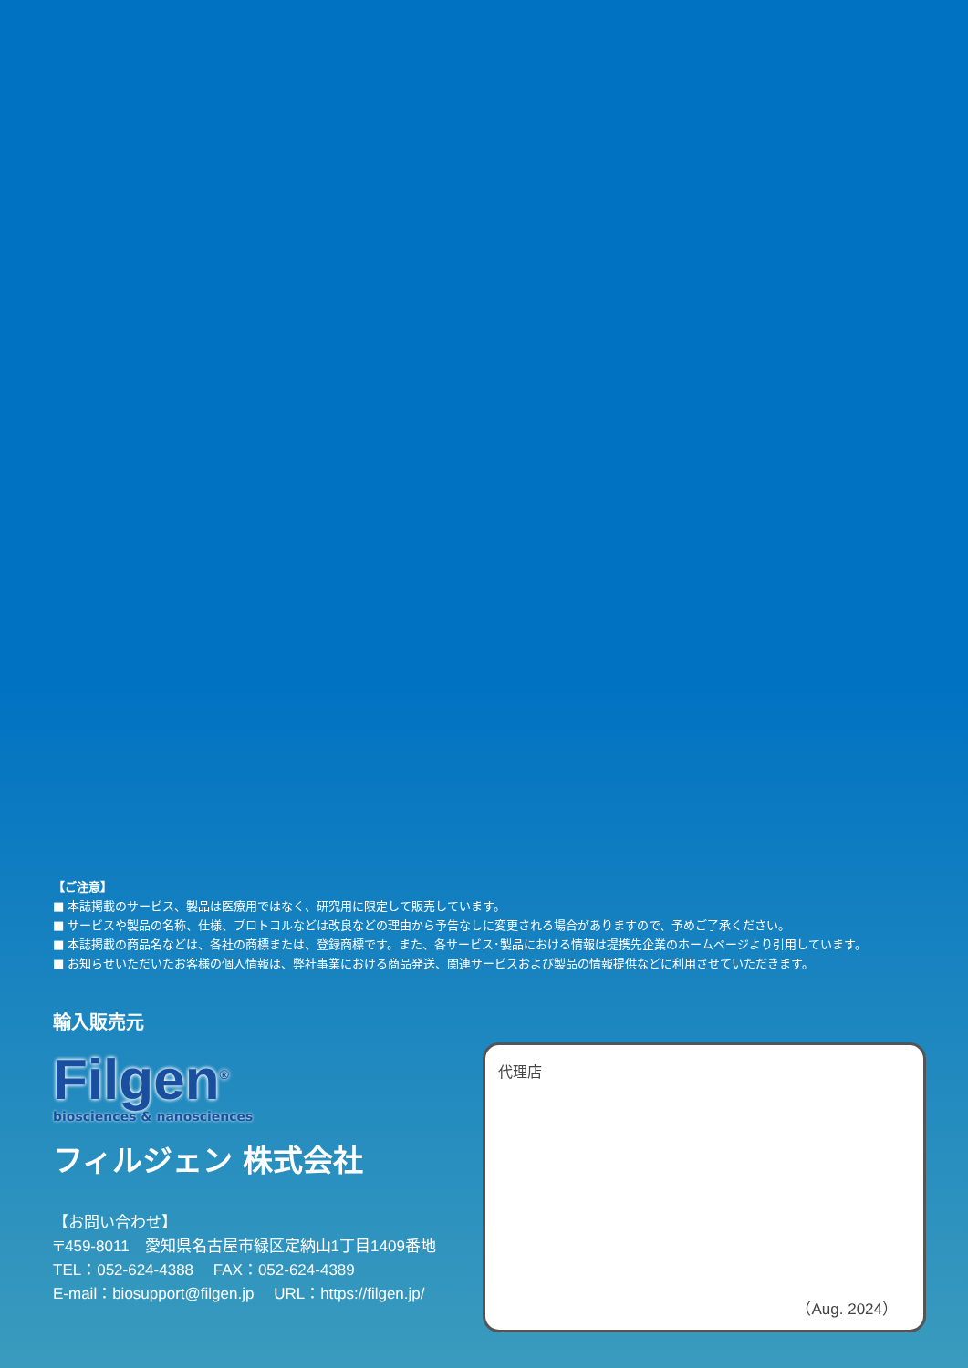【ご注意】
■ 本誌掲載のサービス、製品は医療用ではなく、研究用に限定して販売しています。
■ サービスや製品の名称、仕様、プロトコルなどは改良などの理由から予告なしに変更される場合がありますので、予めご了承ください。
■ 本誌掲載の商品名などは、各社の商標または、登録商標です。また、各サービス･製品における情報は提携先企業のホームページより引用しています。
■ お知らせいただいたお客様の個人情報は、弊社事業における商品発送、関連サービスおよび製品の情報提供などに利用させていただきます。
輸入販売元
Filgen<sup>®</sup>
biosciences & nanosciences
フィルジェン 株式会社
【お問い合わせ】
〒459-8011　愛知県名古屋市緑区定納山1丁目1409番地
TEL：052-624-4388　 FAX：052-624-4389
E-mail：biosupport@filgen.jp　 URL：https://filgen.jp/
代理店
（Aug. 2024）